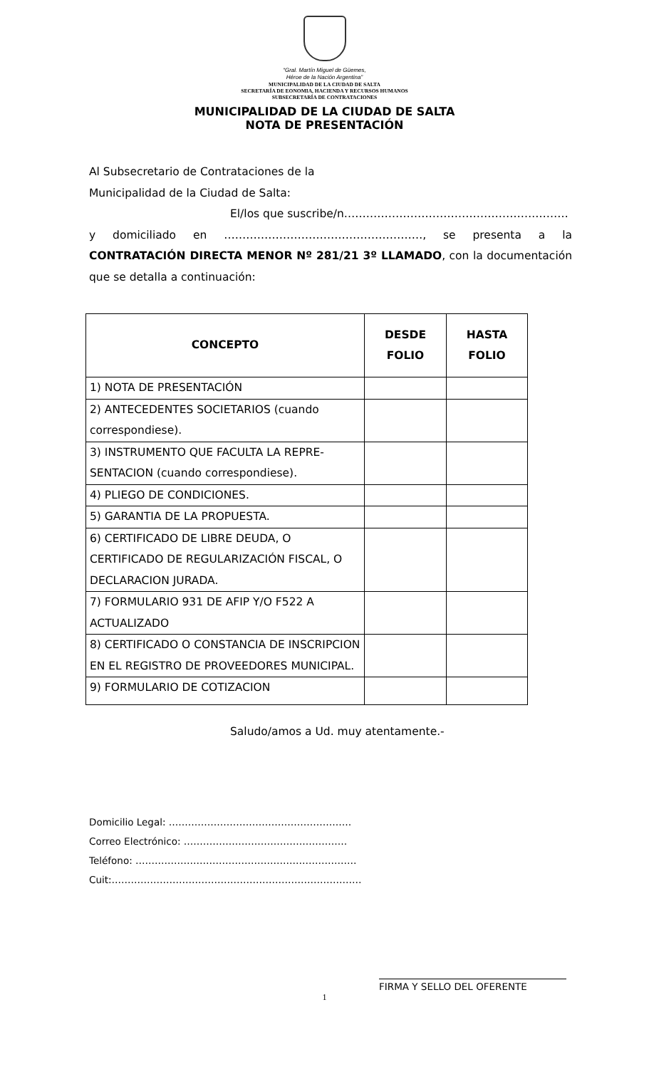“Gral. Martín Miguel de Güemes,
Héroe de la Nación Argentina”
MUNICIPALIDAD DE LA CIUDAD DE SALTA
SECRETARÍA DE EONOMIA, HACIENDA Y RECURSOS HUMANOS
SUBSECRETARÍA DE CONTRATACIONES
MUNICIPALIDAD DE LA CIUDAD DE SALTA
NOTA DE PRESENTACIÓN
Al Subsecretario de Contrataciones de la
Municipalidad de la Ciudad de Salta:
El/los que suscribe/n…………………………………………….………
y domiciliado en ………………………………………………, se presenta a la CONTRATACIÓN DIRECTA MENOR Nº 281/21 3º LLAMADO, con la documentación que se detalla a continuación:
| CONCEPTO | DESDE FOLIO | HASTA FOLIO |
| --- | --- | --- |
| 1) NOTA DE PRESENTACIÓN | | |
| 2) ANTECEDENTES SOCIETARIOS (cuando correspondiese). | | |
| 3) INSTRUMENTO QUE FACULTA LA REPRE-SENTACION (cuando correspondiese). | | |
| 4) PLIEGO DE CONDICIONES. | | |
| 5) GARANTIA DE LA PROPUESTA. | | |
| 6) CERTIFICADO DE LIBRE DEUDA, O CERTIFICADO DE REGULARIZACIÓN FISCAL, O DECLARACION JURADA. | | |
| 7) FORMULARIO 931 DE AFIP Y/O F522 A ACTUALIZADO | | |
| 8) CERTIFICADO O CONSTANCIA DE INSCRIPCION EN EL REGISTRO DE PROVEEDORES MUNICIPAL. | | |
| 9) FORMULARIO DE COTIZACION | | |
Saludo/amos a Ud. muy atentamente.-
Domicilio Legal: …………………………………………………
Correo Electrónico: ……………………………………………
Teléfono: ……………………………………………………………
Cuit:……………………………………………………………………
FIRMA Y SELLO DEL OFERENTE
1